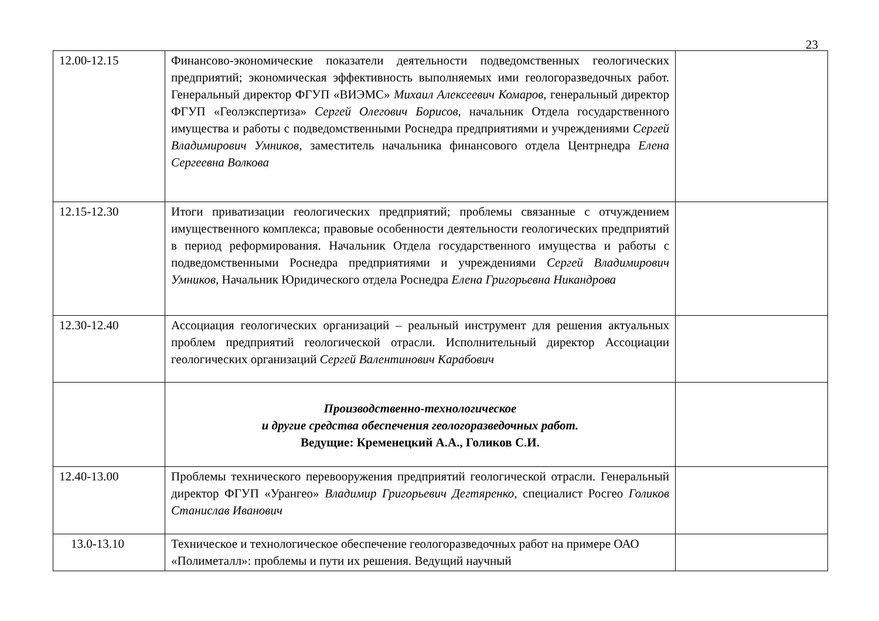23
| 12.00-12.15 | Финансово-экономические показатели деятельности подведомственных геологических предприятий; экономическая эффективность выполняемых ими геологоразведочных работ. Генеральный директор ФГУП «ВИЭМС» Михаил Алексеевич Комаров, генеральный директор ФГУП «Геолэкспертиза» Сергей Олегович Борисов, начальник Отдела государственного имущества и работы с подведомственными Роснедра предприятиями и учреждениями Сергей Владимирович Умников, заместитель начальника финансового отдела Центрнедра Елена Сергеевна Волкова | |
| 12.15-12.30 | Итоги приватизации геологических предприятий; проблемы связанные с отчуждением имущественного комплекса; правовые особенности деятельности геологических предприятий в период реформирования. Начальник Отдела государственного имущества и работы с подведомственными Роснедра предприятиями и учреждениями Сергей Владимирович Умников, Начальник Юридического отдела Роснедра Елена Григорьевна Никандрова | |
| 12.30-12.40 | Ассоциация геологических организаций – реальный инструмент для решения актуальных проблем предприятий геологической отрасли. Исполнительный директор Ассоциации геологических организаций Сергей Валентинович Карабович | |
| | Производственно-технологическое и другие средства обеспечения геологоразведочных работ. Ведущие: Кременецкий А.А., Голиков С.И. | |
| 12.40-13.00 | Проблемы технического перевооружения предприятий геологической отрасли. Генеральный директор ФГУП «Урангео» Владимир Григорьевич Дегтяренко, специалист Росгео Голиков Станислав Иванович | |
| 13.0-13.10 | Техническое и технологическое обеспечение геологоразведочных работ на примере ОАО «Полиметалл»: проблемы и пути их решения. Ведущий научный | |